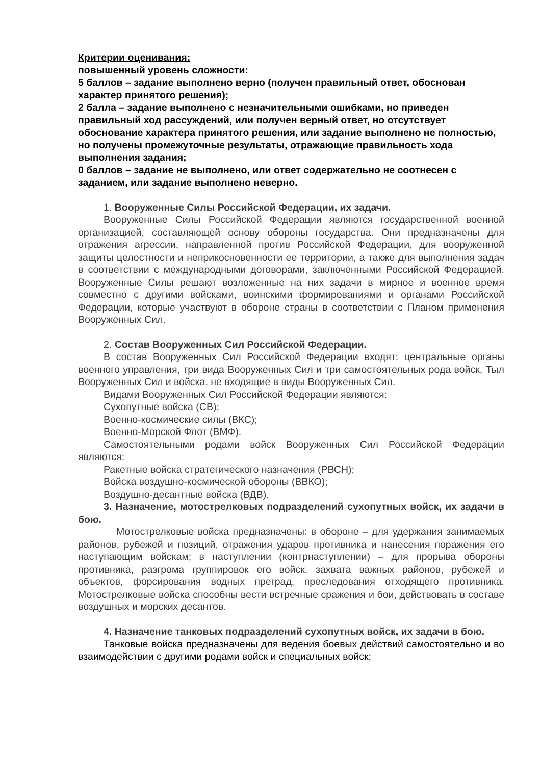Критерии оценивания:
повышенный уровень сложности:
5 баллов – задание выполнено верно (получен правильный ответ, обоснован характер принятого решения);
2 балла – задание выполнено с незначительными ошибками, но приведен правильный ход рассуждений, или получен верный ответ, но отсутствует обоснование характера принятого решения, или задание выполнено не полностью, но получены промежуточные результаты, отражающие правильность хода выполнения задания;
0 баллов – задание не выполнено, или ответ содержательно не соотнесен с заданием, или задание выполнено неверно.
1. Вооруженные Силы Российской Федерации, их задачи.
Вооруженные Силы Российской Федерации являются государственной военной организацией, составляющей основу обороны государства. Они предназначены для отражения агрессии, направленной против Российской Федерации, для вооруженной защиты целостности и неприкосновенности ее территории, а также для выполнения задач в соответствии с международными договорами, заключенными Российской Федерацией. Вооруженные Силы решают возложенные на них задачи в мирное и военное время совместно с другими войсками, воинскими формированиями и органами Российской Федерации, которые участвуют в обороне страны в соответствии с Планом применения Вооруженных Сил.
2. Состав Вооруженных Сил Российской Федерации.
В состав Вооруженных Сил Российской Федерации входят: центральные органы военного управления, три вида Вооруженных Сил и три самостоятельных рода войск, Тыл Вооруженных Сил и войска, не входящие в виды Вооруженных Сил.
Видами Вооруженных Сил Российской Федерации являются:
Сухопутные войска (СВ);
Военно-космические силы (ВКС);
Военно-Морской Флот (ВМФ).
Самостоятельными родами войск Вооруженных Сил Российской Федерации являются:
Ракетные войска стратегического назначения (РВСН);
Войска воздушно-космической обороны (ВВКО);
Воздушно-десантные войска (ВДВ).
3. Назначение, мотострелковых подразделений сухопутных войск, их задачи в бою.
Мотострелковые войска предназначены: в обороне – для удержания занимаемых районов, рубежей и позиций, отражения ударов противника и нанесения поражения его наступающим войскам; в наступлении (контрнаступлении) – для прорыва обороны противника, разгрома группировок его войск, захвата важных районов, рубежей и объектов, форсирования водных преград, преследования отходящего противника. Мотострелковые войска способны вести встречные сражения и бои, действовать в составе воздушных и морских десантов.
4. Назначение танковых подразделений сухопутных войск, их задачи в бою.
Танковые войска предназначены для ведения боевых действий самостоятельно и во взаимодействии с другими родами войск и специальных войск;